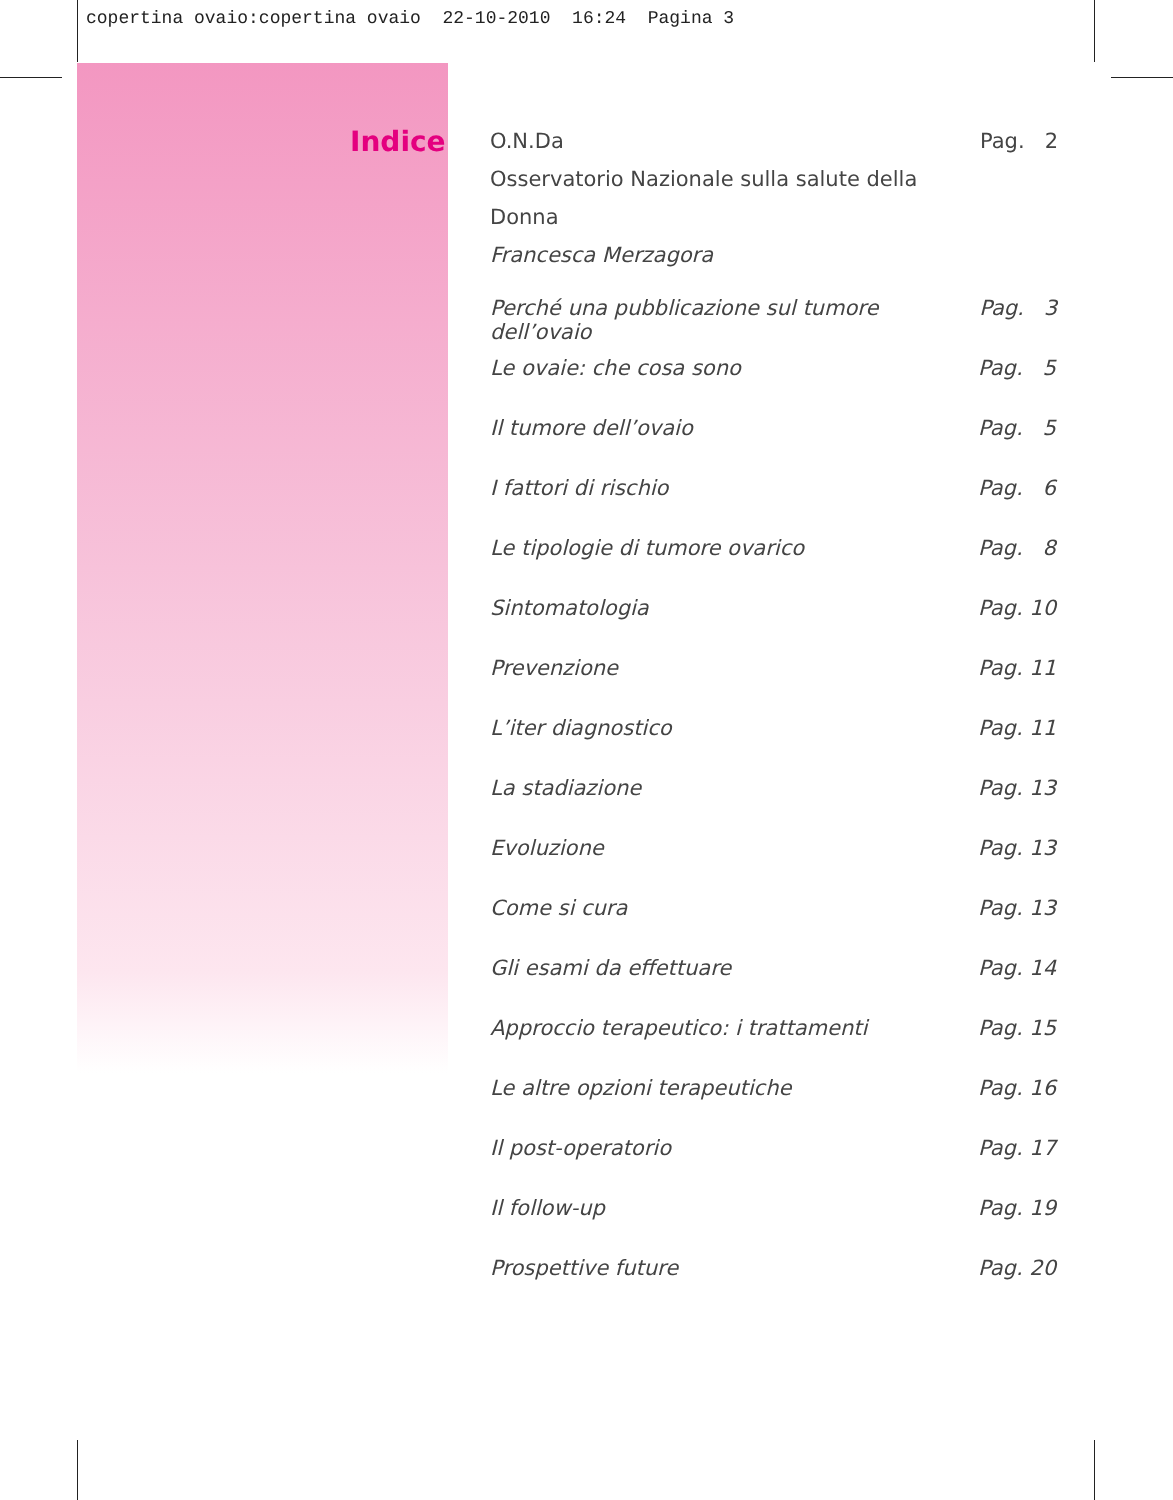copertina ovaio:copertina ovaio 22-10-2010 16:24 Pagina 3
Indice
O.N.Da
Osservatorio Nazionale sulla salute della Donna
Francesca Merzagora
Pag. 2
Perché una pubblicazione sul tumore dell’ovaio Pag. 3
Le ovaie: che cosa sono Pag. 5
Il tumore dell’ovaio Pag. 5
I fattori di rischio Pag. 6
Le tipologie di tumore ovarico Pag. 8
Sintomatologia Pag. 10
Prevenzione Pag. 11
L’iter diagnostico Pag. 11
La stadiazione Pag. 13
Evoluzione Pag. 13
Come si cura Pag. 13
Gli esami da effettuare Pag. 14
Approccio terapeutico: i trattamenti Pag. 15
Le altre opzioni terapeutiche Pag. 16
Il post-operatorio Pag. 17
Il follow-up Pag. 19
Prospettive future Pag. 20